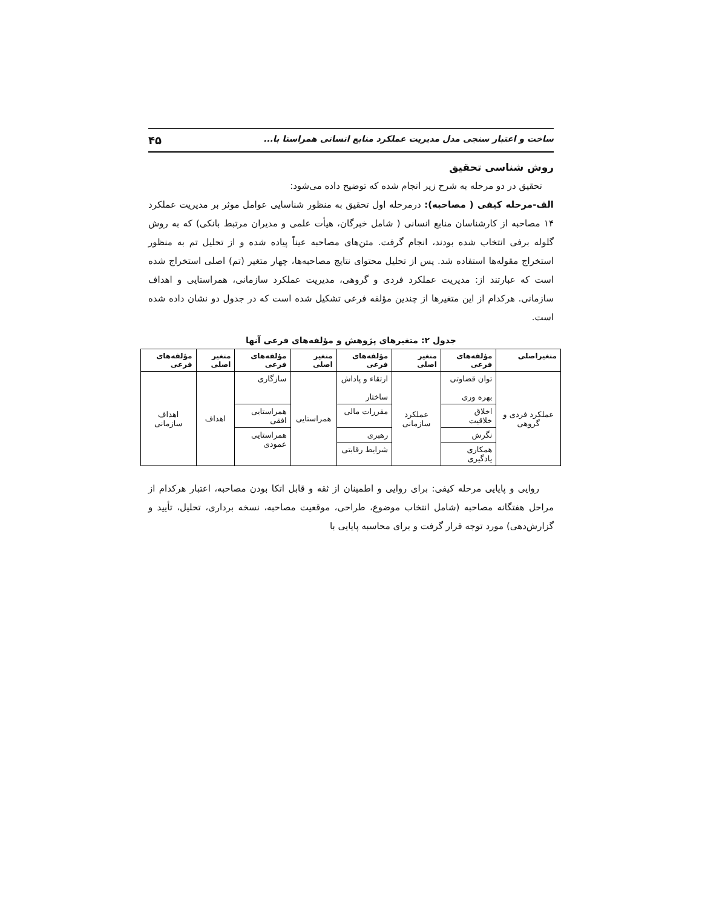ساخت و اعتبار سنجی مدل مدیریت عملکرد منابع انسانی همراستا با... ۴۵
روش شناسی تحقیق
تحقیق در دو مرحله به شرح زیر انجام شده که توضیح داده می‌شود:
الف-مرحله کیفی ( مصاحبه): درمرحله اول تحقیق به منظور شناسایی عوامل موثر بر مدیریت عملکرد ۱۴ مصاحبه از کارشناسان منابع انسانی ( شامل خبرگان، هیأت علمی و مدیران مرتبط بانکی) که به روش گلوله برفی انتخاب شده بودند، انجام گرفت. متن‌های مصاحبه عیناً پیاده شده و از تحلیل تم به منظور استخراج مقوله‌ها استفاده شد. پس از تحلیل محتوای نتایج مصاحبه‌ها، چهار متغیر (تم) اصلی استخراج شده است که عبارتند از: مدیریت عملکرد فردی و گروهی، مدیریت عملکرد سازمانی، همراستایی و اهداف سازمانی. هرکدام از این متغیرها از چندین مؤلفه فرعی تشکیل شده است که در جدول دو نشان داده شده است.
جدول ۲: متغیرهای پژوهش و مؤلفه‌های فرعی آنها
| متغیراصلی | مؤلفه‌های فرعی | متغیر اصلی | مؤلفه‌های فرعی | متغیر اصلی | مؤلفه‌های فرعی | متغیر اصلی | مؤلفه‌های فرعی |
| --- | --- | --- | --- | --- | --- | --- | --- |
| عملکرد فردی و گروهی | توان قضاوتی بهره وری | عملکرد سازمانی | ارتقاء و پاداش ساختار | همراستایی | سازگاری | اهداف | اهداف سازمانی |
| | اخلاق خلاقیت | | مقررات مالی | | همراستایی افقی | | |
| | نگرش | | رهبری | | همراستایی عمودی | | |
| | همکاری یادگیری | | شرایط رقابتی | | | | |
روایی و پایایی مرحله کیفی: برای روایی و اطمینان از ثقه و قابل اتکا بودن مصاحبه، اعتبار هرکدام از مراحل هفتگانه مصاحبه (شامل انتخاب موضوع، طراحی، موقعیت مصاحبه، نسخه برداری، تحلیل، تأیید و گزارش‌دهی) مورد توجه قرار گرفت و برای محاسبه پایایی با